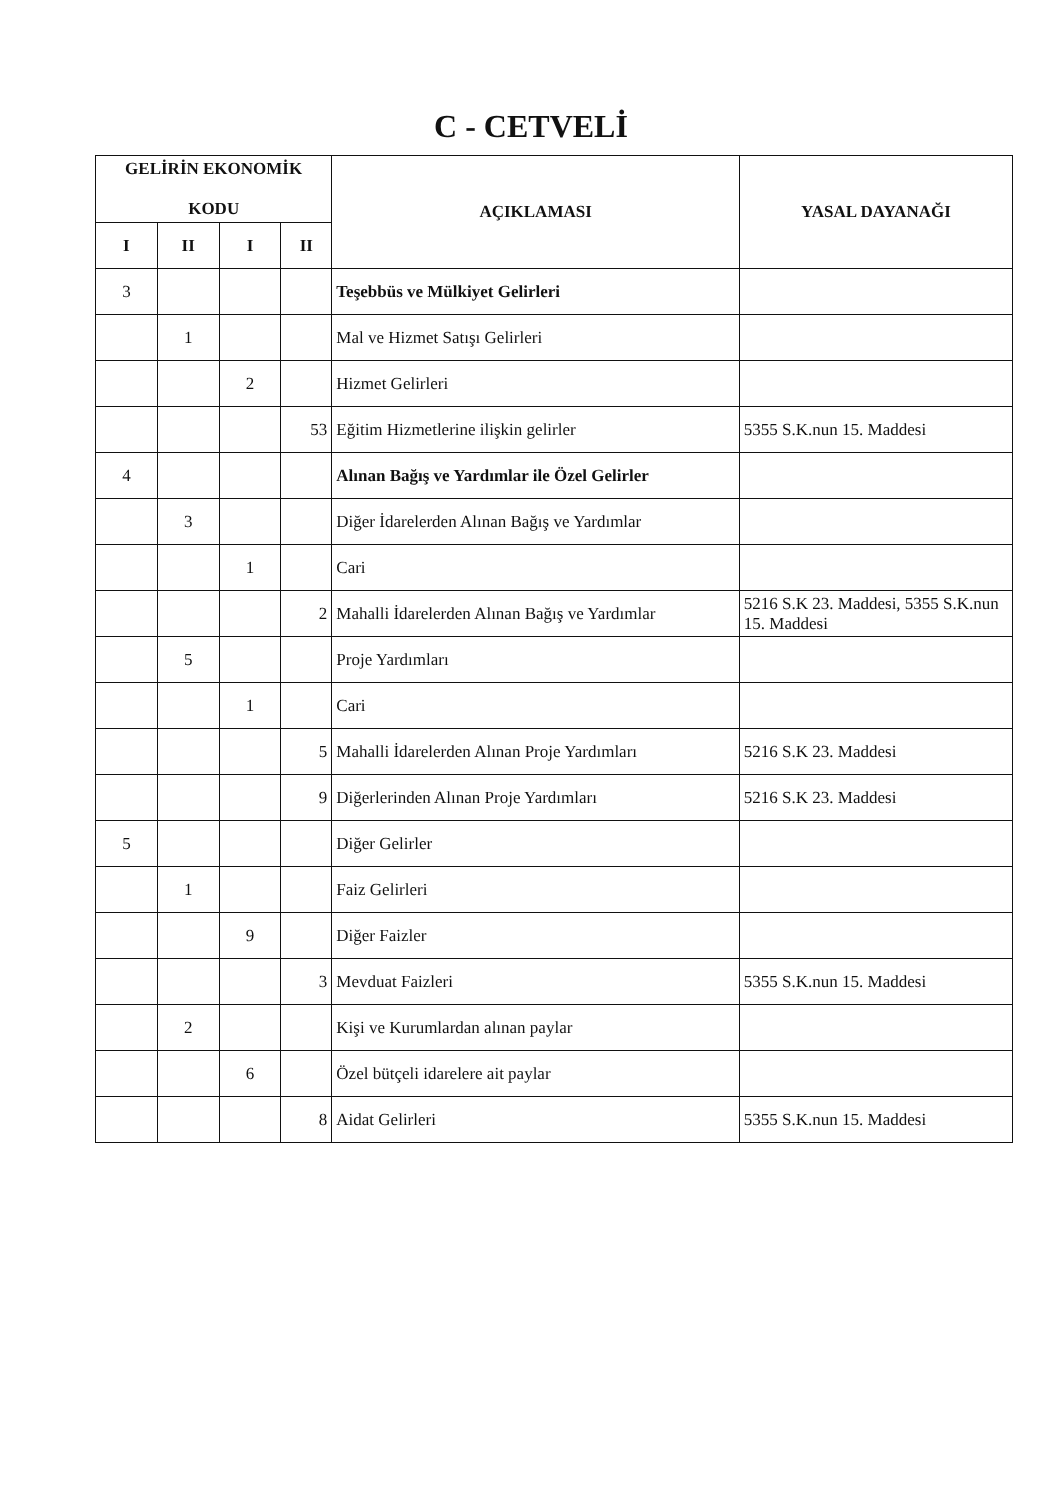C - CETVELİ
| GELİRİN EKONOMİK KODU | | | | AÇIKLAMASI | YASAL DAYANAĞI |
| --- | --- | --- | --- | --- | --- |
| I | II | I | II | | |
| 3 | | | | Teşebbüs ve Mülkiyet Gelirleri | |
| | 1 | | | Mal ve Hizmet Satışı Gelirleri | |
| | | 2 | | Hizmet Gelirleri | |
| | | | 53 | Eğitim Hizmetlerine ilişkin gelirler | 5355 S.K.nun 15. Maddesi |
| 4 | | | | Alınan Bağış ve Yardımlar ile Özel Gelirler | |
| | 3 | | | Diğer İdarelerden Alınan Bağış ve Yardımlar | |
| | | 1 | | Cari | |
| | | | 2 | Mahalli İdarelerden Alınan Bağış ve Yardımlar | 5216 S.K 23. Maddesi, 5355 S.K.nun 15. Maddesi |
| | 5 | | | Proje Yardımları | |
| | | 1 | | Cari | |
| | | | 5 | Mahalli İdarelerden Alınan Proje Yardımları | 5216 S.K 23. Maddesi |
| | | | 9 | Diğerlerinden Alınan Proje Yardımları | 5216 S.K 23. Maddesi |
| 5 | | | | Diğer Gelirler | |
| | 1 | | | Faiz Gelirleri | |
| | | 9 | | Diğer Faizler | |
| | | | 3 | Mevduat Faizleri | 5355 S.K.nun 15. Maddesi |
| | 2 | | | Kişi ve Kurumlardan alınan paylar | |
| | | 6 | | Özel bütçeli idarelere ait paylar | |
| | | | 8 | Aidat Gelirleri | 5355 S.K.nun 15. Maddesi |